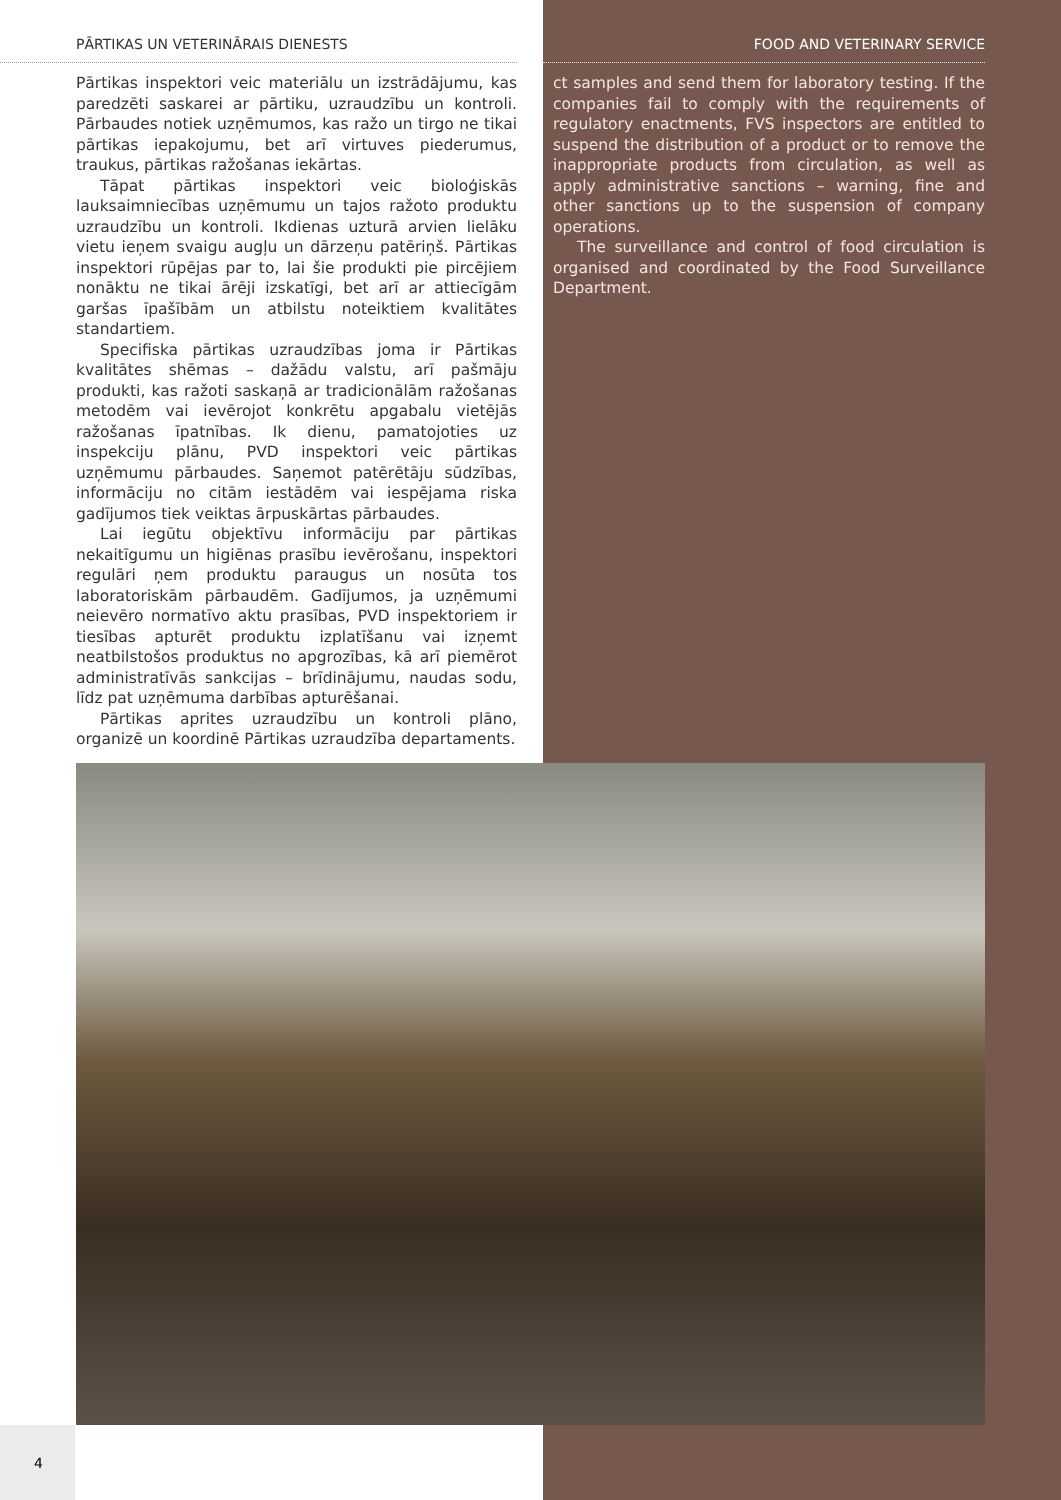PĀRTIKAS UN VETERINĀRAIS DIENESTS
Pārtikas inspektori veic materiālu un izstrādājumu, kas paredzēti saskarei ar pārtiku, uzraudzību un kontroli. Pārbaudes notiek uzņēmumos, kas ražo un tirgo ne tikai pārtikas iepakojumu, bet arī virtuves piederumus, traukus, pārtikas ražošanas iekārtas.
Tāpat pārtikas inspektori veic bioloģiskās lauksaimniecības uzņēmumu un tajos ražoto produktu uzraudzību un kontroli. Ikdienas uzturā arvien lielāku vietu ieņem svaigu augļu un dārzeņu patēriņš. Pārtikas inspektori rūpējas par to, lai šie produkti pie pircējiem nonāktu ne tikai ārēji izskatīgi, bet arī ar attiecīgām garšas īpašībām un atbilstu noteiktiem kvalitātes standartiem.
Specifiska pārtikas uzraudzības joma ir Pārtikas kvalitātes shēmas – dažādu valstu, arī pašmāju produkti, kas ražoti saskaņā ar tradicionālām ražošanas metodēm vai ievērojot konkrētu apgabalu vietējās ražošanas īpatnības. Ik dienu, pamatojoties uz inspekciju plānu, PVD inspektori veic pārtikas uzņēmumu pārbaudes. Saņemot patērētāju sūdzības, informāciju no citām iestādēm vai iespējama riska gadījumos tiek veiktas ārpuskārtas pārbaudes.
Lai iegūtu objektīvu informāciju par pārtikas nekaitīgumu un higiēnas prasību ievērošanu, inspektori regulāri ņem produktu paraugus un nosūta tos laboratoriskām pārbaudēm. Gadījumos, ja uzņēmumi neievēro normatīvo aktu prasības, PVD inspektoriem ir tiesības apturēt produktu izplatīšanu vai izņemt neatbilstošos produktus no apgrozības, kā arī piemērot administratīvās sankcijas – brīdinājumu, naudas sodu, līdz pat uzņēmuma darbības apturēšanai.
Pārtikas aprites uzraudzību un kontroli plāno, organizē un koordinē Pārtikas uzraudzība departaments.
FOOD AND VETERINARY SERVICE
ct samples and send them for laboratory testing. If the companies fail to comply with the requirements of regulatory enactments, FVS inspectors are entitled to suspend the distribution of a product or to remove the inappropriate products from circulation, as well as apply administrative sanctions – warning, fine and other sanctions up to the suspension of company operations.
The surveillance and control of food circulation is organised and coordinated by the Food Surveillance Department.
4